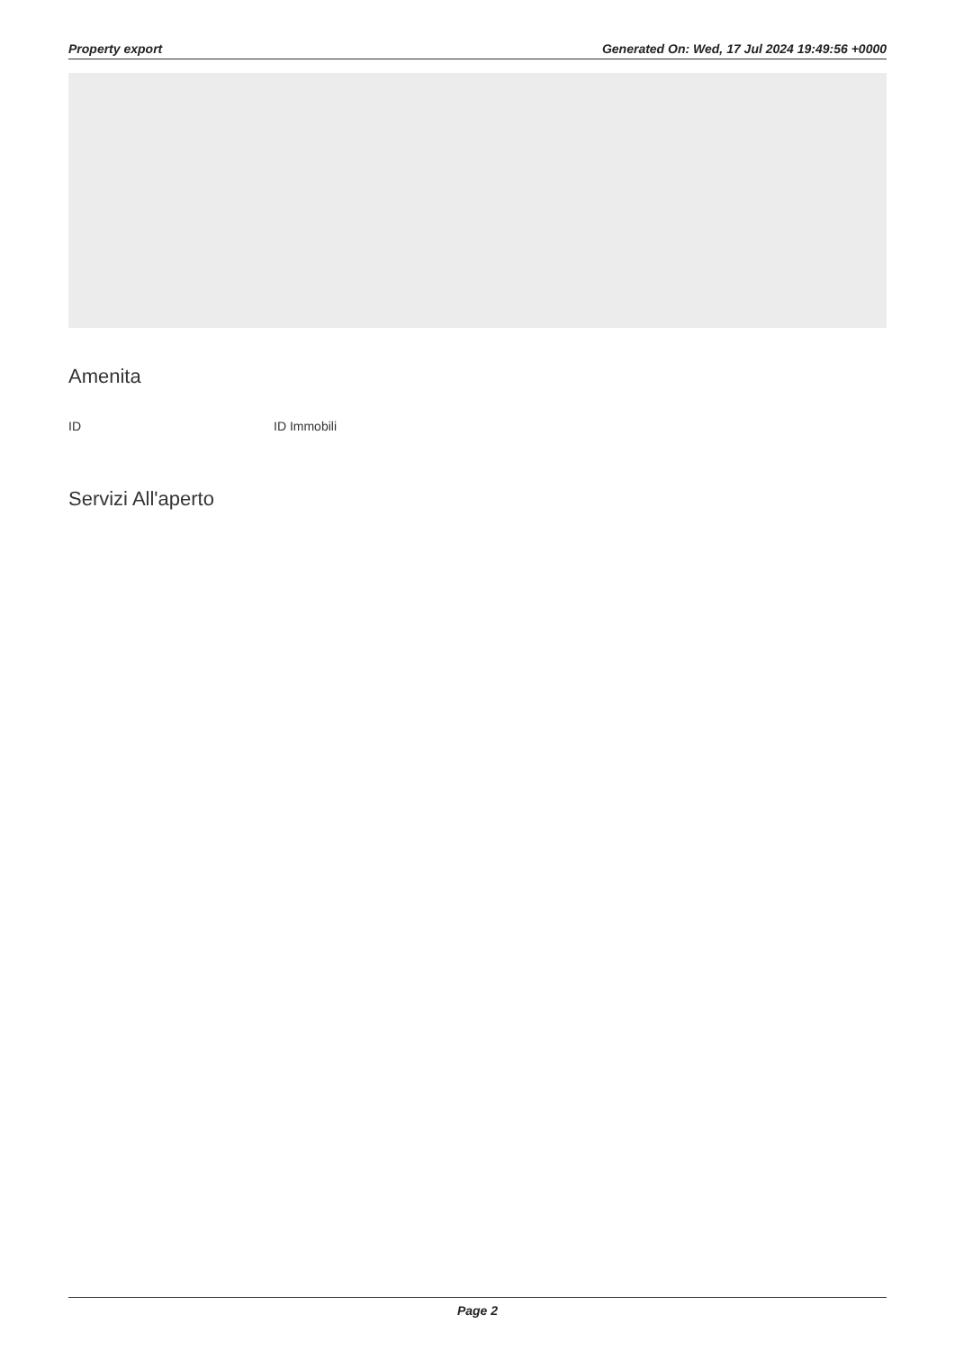Property export Generated On: Wed, 17 Jul 2024 19:49:56 +0000
Amenita
ID ID Immobili
Servizi All'aperto
Page 2